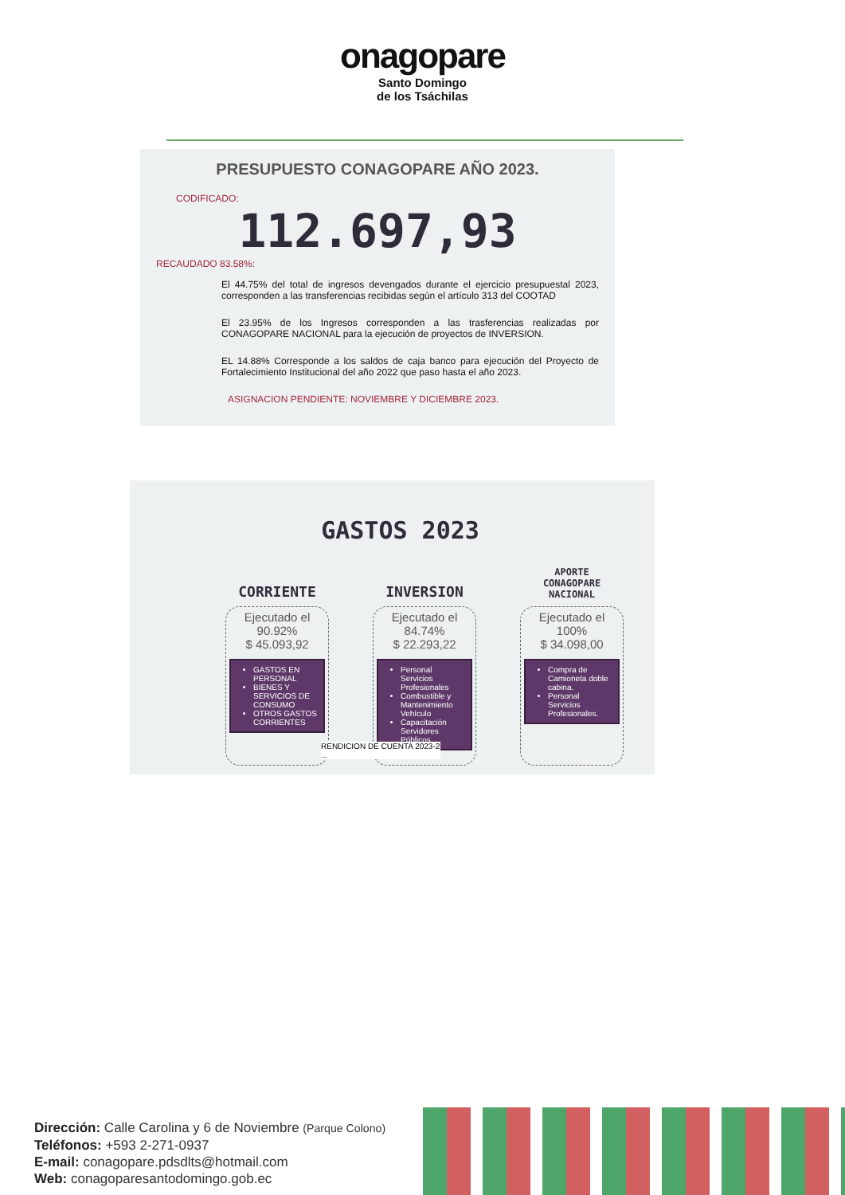onagopare
Santo Domingo
de los Tsáchilas
PRESUPUESTO CONAGOPARE AÑO 2023.
CODIFICADO:
112.697,93
RECAUDADO 83.58%:
El 44.75% del total de ingresos devengados durante el ejercicio presupuestal 2023, corresponden a las transferencias recibidas según el artículo 313 del COOTAD
El 23.95% de los Ingresos corresponden a las trasferencias realizadas por CONAGOPARE NACIONAL para la ejecución de proyectos de INVERSION.
EL 14.88% Corresponde a los saldos de caja banco para ejecución del Proyecto de Fortalecimiento Institucional del año 2022 que paso hasta el año 2023.
ASIGNACION PENDIENTE: NOVIEMBRE Y DICIEMBRE 2023.
GASTOS 2023
CORRIENTE
Ejecutado el
90.92%
$ 45.093,92
GASTOS EN PERSONAL
BIENES Y SERVICIOS DE CONSUMO
OTROS GASTOS CORRIENTES
INVERSION
Ejecutado el
84.74%
$ 22.293,22
Personal Servicios Profesionales
Combustible y Mantenimiento Vehículo
Capacitación Servidores Públicos.
APORTE
CONAGOPARE
NACIONAL
Ejecutado el
100%
$ 34.098,00
Compra de Camioneta doble cabina.
Personal Servicios Profesionales.
RENDICION DE CUENTA 2023-2 ...
Dirección: Calle Carolina y 6 de Noviembre (Parque Colono)
Teléfonos: +593 2-271-0937
E-mail: conagopare.pdsdlts@hotmail.com
Web: conagoparesantodomingo.gob.ec